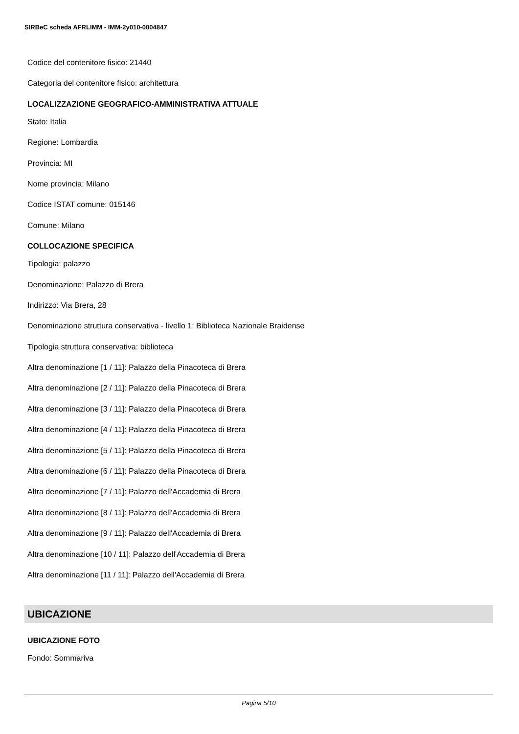SIRBeC scheda AFRLIMM - IMM-2y010-0004847
Codice del contenitore fisico: 21440
Categoria del contenitore fisico: architettura
LOCALIZZAZIONE GEOGRAFICO-AMMINISTRATIVA ATTUALE
Stato: Italia
Regione: Lombardia
Provincia: MI
Nome provincia: Milano
Codice ISTAT comune: 015146
Comune: Milano
COLLOCAZIONE SPECIFICA
Tipologia: palazzo
Denominazione: Palazzo di Brera
Indirizzo: Via Brera, 28
Denominazione struttura conservativa - livello 1: Biblioteca Nazionale Braidense
Tipologia struttura conservativa: biblioteca
Altra denominazione [1 / 11]: Palazzo della Pinacoteca di Brera
Altra denominazione [2 / 11]: Palazzo della Pinacoteca di Brera
Altra denominazione [3 / 11]: Palazzo della Pinacoteca di Brera
Altra denominazione [4 / 11]: Palazzo della Pinacoteca di Brera
Altra denominazione [5 / 11]: Palazzo della Pinacoteca di Brera
Altra denominazione [6 / 11]: Palazzo della Pinacoteca di Brera
Altra denominazione [7 / 11]: Palazzo dell'Accademia di Brera
Altra denominazione [8 / 11]: Palazzo dell'Accademia di Brera
Altra denominazione [9 / 11]: Palazzo dell'Accademia di Brera
Altra denominazione [10 / 11]: Palazzo dell'Accademia di Brera
Altra denominazione [11 / 11]: Palazzo dell'Accademia di Brera
UBICAZIONE
UBICAZIONE FOTO
Fondo: Sommariva
Pagina 5/10